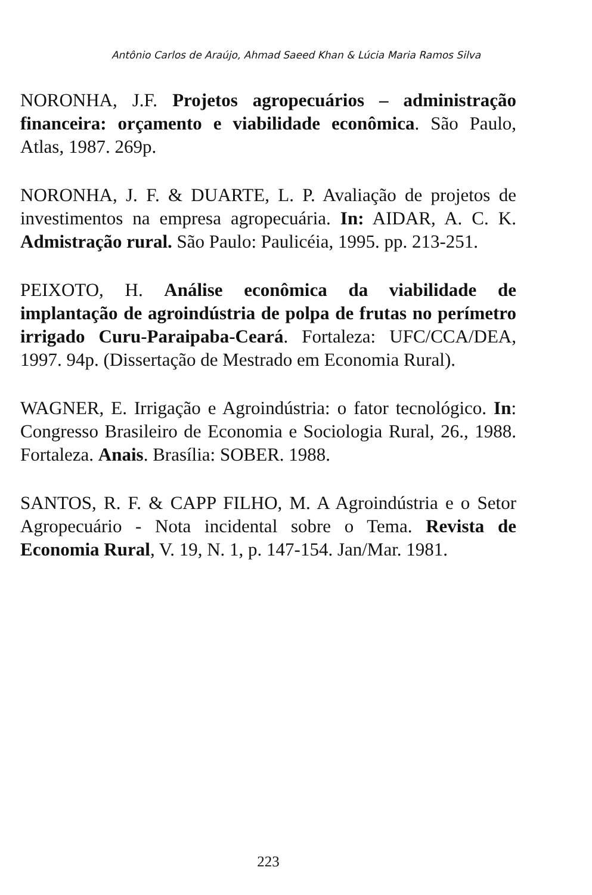Antônio Carlos de Araújo, Ahmad Saeed Khan & Lúcia Maria Ramos Silva
NORONHA, J.F. Projetos agropecuários – administração financeira: orçamento e viabilidade econômica. São Paulo, Atlas, 1987. 269p.
NORONHA, J. F. & DUARTE, L. P. Avaliação de projetos de investimentos na empresa agropecuária. In: AIDAR, A. C. K. Admistração rural. São Paulo: Paulicéia, 1995. pp. 213-251.
PEIXOTO, H. Análise econômica da viabilidade de implantação de agroindústria de polpa de frutas no perímetro irrigado Curu-Paraipaba-Ceará. Fortaleza: UFC/CCA/DEA, 1997. 94p. (Dissertação de Mestrado em Economia Rural).
WAGNER, E. Irrigação e Agroindústria: o fator tecnológico. In: Congresso Brasileiro de Economia e Sociologia Rural, 26., 1988. Fortaleza. Anais. Brasília: SOBER. 1988.
SANTOS, R. F. & CAPP FILHO, M. A Agroindústria e o Setor Agropecuário - Nota incidental sobre o Tema. Revista de Economia Rural, V. 19, N. 1, p. 147-154. Jan/Mar. 1981.
223